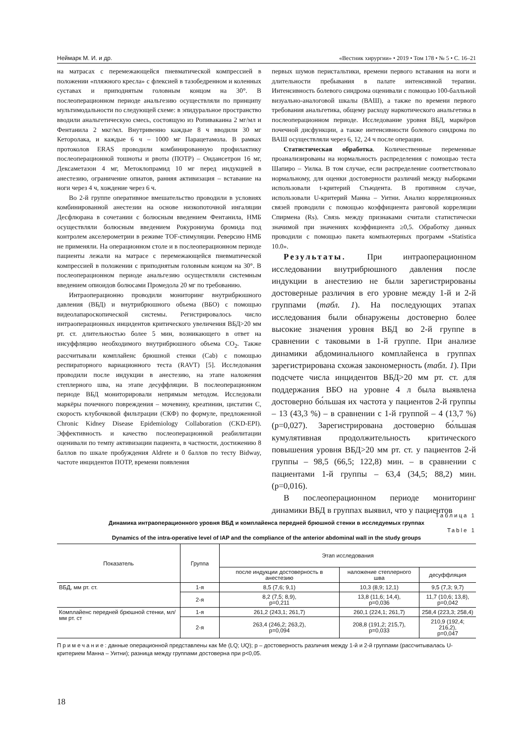Неймарк М. И. и др. «Вестник хирургии» • 2019 • Том 178 • № 5 • С. 16–21
на матрасах с перемежающейся пневматической компрессией в положении «пляжного кресла» с флексией в тазобедренном и коленных суставах и приподнятым головным концом на 30°. В послеоперационном периоде анальгезию осуществляли по принципу мультимодальности по следующей схеме: в эпидуральное пространство вводили анальгетическую смесь, состоящую из Ропивакаина 2 мг/мл и Фентанила 2 мкг/мл. Внутривенно каждые 8 ч вводили 30 мг Кеторолака, и каждые 6 ч – 1000 мг Парацетамола. В рамках протоколов ERAS проводили комбинированную профилактику послеоперационной тошноты и рвоты (ПОТР) – Ондансетрон 16 мг, Дексаметазон 4 мг, Метоклопрамид 10 мг перед индукцией в анестезию, ограничение опиатов, ранняя активизация – вставание на ноги через 4 ч, хождение через 6 ч.
Во 2-й группе оперативное вмешательство проводили в условиях комбинированной анестезии на основе низкопоточной ингаляции Десфлюрана в сочетании с болюсным введением Фентанила, НМБ осуществляли болюсным введением Рокурониума бромида под контролем акселерометрии в режиме TOF-стимуляции. Реверсию НМБ не применяли. На операционном столе и в послеоперационном периоде пациенты лежали на матрасе с перемежающейся пневматической компрессией в положении с приподнятым головным концом на 30°. В послеоперационном периоде анальгезию осуществляли системным введением опиоидов болюсами Промедола 20 мг по требованию.
Интраоперационно проводили мониторинг внутрибрюшного давления (ВБД) и внутрибрюшного объема (ВБО) с помощью видеолапароскопической системы. Регистрировалось число интраоперационных инцидентов критического увеличения ВБД>20 мм рт. ст. длительностью более 5 мин, возникающего в ответ на инсуффляцию необходимого внутрибрюшного объема CO<sub>2</sub>. Также рассчитывали комплайенс брюшной стенки (Cab) с помощью респираторного вариационного теста (RAVT) [5]. Исследования проводили после индукции в анестезию, на этапе наложения степлерного шва, на этапе десуффляции. В послеоперационном периоде ВБД мониторировали непрямым методом. Исследовали маркёры почечного повреждения – мочевину, креатинин, цистатин С, скорость клубочковой фильтрации (СКФ) по формуле, предложенной Chronic Kidney Disease Epidemiology Collaboration (CKD-EPI). Эффективность и качество послеоперационной реабилитации оценивали по темпу активизации пациента, в частности, достижению 8 баллов по шкале пробуждения Aldrete и 0 баллов по тесту Bidway, частоте инцидентов ПОТР, времени появления
первых шумов перистальтики, времени первого вставания на ноги и длительности пребывания в палате интенсивной терапии. Интенсивность болевого синдрома оценивали с помощью 100-балльной визуально-аналоговой шкалы (ВАШ), а также по времени первого требования анальгетика, общему расходу наркотического анальгетика в послеоперационном периоде. Исследование уровня ВБД, маркёров почечной дисфункции, а также интенсивности болевого синдрома по ВАШ осуществляли через 6, 12, 24 ч после операции.
Статистическая обработка. Количественные переменные проанализированы на нормальность распределения с помощью теста Шапиро – Уилка. В том случае, если распределение соответствовало нормальному, для оценки достоверности различий между выборками использовали t-критерий Стьюдента. В противном случае, использовали U-критерий Манна – Уитни. Анализ корреляционных связей проводили с помощью коэффициента ранговой корреляции Спирмена (Rs). Связь между признаками считали статистически значимой при значениях коэффициента ≥0,5. Обработку данных проводили с помощью пакета компьютерных программ «Statistica 10.0».
Результаты. При интраоперационном исследовании внутрибрюшного давления после индукции в анестезию не были зарегистрированы достоверные различия в его уровне между 1-й и 2-й группами (табл. 1). На последующих этапах исследования были обнаружены достоверно более высокие значения уровня ВБД во 2-й группе в сравнении с таковыми в 1-й группе. При анализе динамики абдоминального комплайенса в группах зарегистрирована схожая закономерность (табл. 1). При подсчете числа инцидентов ВБД>20 мм рт. ст. для поддержания ВБО на уровне 4 л была выявлена достоверно бо́льшая их частота у пациентов 2-й группы – 13 (43,3 %) – в сравнении с 1-й группой – 4 (13,7 %) (p=0,027). Зарегистрирована достоверно бо́льшая кумулятивная продолжительность критического повышения уровня ВБД>20 мм рт. ст. у пациентов 2-й группы – 98,5 (66,5; 122,8) мин. – в сравнении с пациентами 1-й группы – 63,4 (34,5; 88,2) мин. (p=0,016).
В послеоперационном периоде мониторинг динамики ВБД в группах выявил, что у пациентов
Таблица 1
Динамика интраоперационного уровня ВБД и комплайенса передней брюшной стенки в исследуемых группах
Table 1
Dynamics of the intra-operative level of IAP and the compliance of the anterior abdominal wall in the study groups
| Показатель | Группа | Этап исследования | | |
| --- | --- | --- | --- | --- |
| | | после индукции достоверность в анестезию | наложение степлерного шва | десуффляция |
| ВБД, мм рт. ст. | 1-я | 8,5 (7,6; 9,1) | 10,3 (8,9; 12,1) | 9,5 (7,3; 9,7) |
| | 2-я | 8,2 (7,5; 8,9), p=0,211 | 13,8 (11,6; 14,4), p=0,036 | 11,7 (10,6; 13,8), p=0,042 |
| Комплайенс передней брюшной стенки, мл/мм рт. ст | 1-я | 261,2 (243,1; 261,7) | 260,1 (224,1; 261,7) | 258,4 (223,3; 258,4) |
| | 2-я | 263,4 (246,2; 263,2), p=0,094 | 208,8 (191,2; 215,7), p=0,033 | 210,9 (192,4; 216,2), p=0,047 |
Примечание: данные операционной представлены как Me (LQ; UQ); p – достоверность различия между 1-й и 2-й группами (рассчитывалась U-критерием Манна – Уитни); разница между группами достоверна при p<0,05.
18